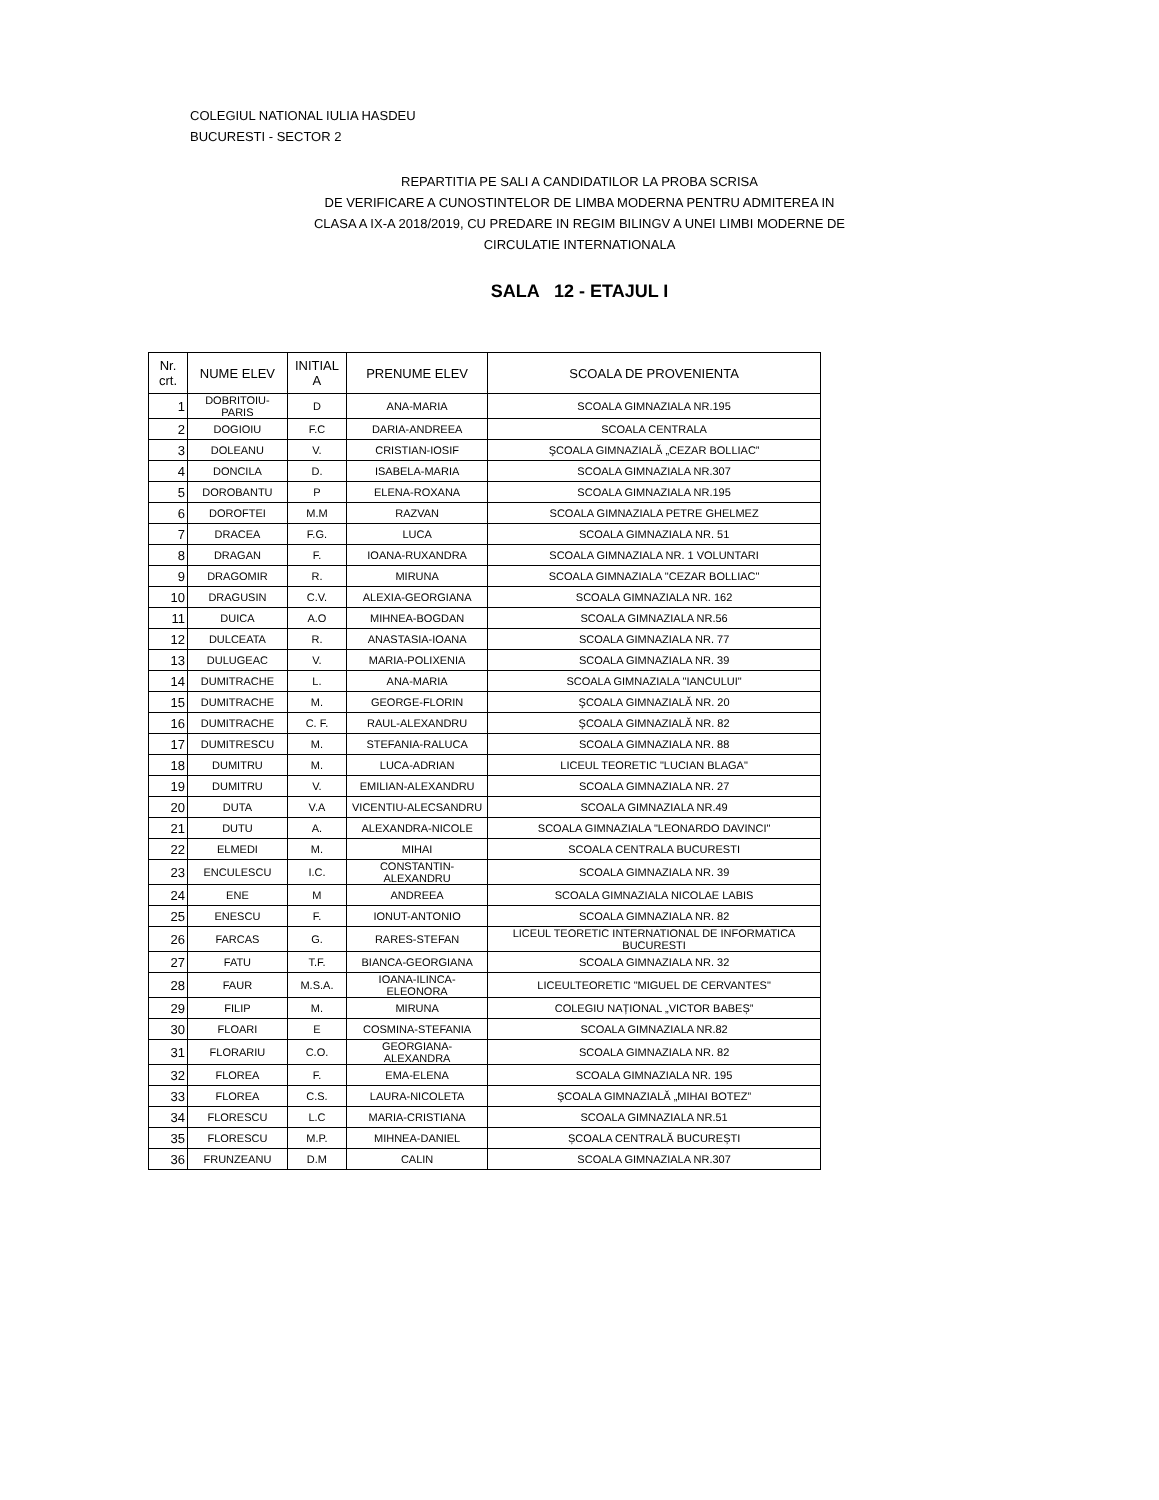COLEGIUL NATIONAL IULIA HASDEU
BUCURESTI - SECTOR 2
REPARTITIA PE SALI A CANDIDATILOR LA PROBA SCRISA
DE VERIFICARE A CUNOSTINTELOR DE LIMBA MODERNA PENTRU ADMITEREA IN
CLASA A IX-A 2018/2019, CU PREDARE IN REGIM BILINGV A UNEI LIMBI MODERNE DE
CIRCULATIE INTERNATIONALA
SALA 12 - ETAJUL I
| Nr. crt. | NUME ELEV | INITIAL A | PRENUME ELEV | SCOALA DE PROVENIENTA |
| --- | --- | --- | --- | --- |
| 1 | DOBRITOIU-PARIS | D | ANA-MARIA | SCOALA GIMNAZIALA NR.195 |
| 2 | DOGIOIU | F.C | DARIA-ANDREEA | SCOALA CENTRALA |
| 3 | DOLEANU | V. | CRISTIAN-IOSIF | ŞCOALA GIMNAZIALĂ „CEZAR BOLLIAC” |
| 4 | DONCILA | D. | ISABELA-MARIA | SCOALA GIMNAZIALA NR.307 |
| 5 | DOROBANTU | P | ELENA-ROXANA | SCOALA GIMNAZIALA NR.195 |
| 6 | DOROFTEI | M.M | RAZVAN | SCOALA GIMNAZIALA PETRE GHELMEZ |
| 7 | DRACEA | F.G. | LUCA | SCOALA GIMNAZIALA NR. 51 |
| 8 | DRAGAN | F. | IOANA-RUXANDRA | SCOALA GIMNAZIALA NR. 1 VOLUNTARI |
| 9 | DRAGOMIR | R. | MIRUNA | SCOALA GIMNAZIALA "CEZAR BOLLIAC" |
| 10 | DRAGUSIN | C.V. | ALEXIA-GEORGIANA | SCOALA GIMNAZIALA NR. 162 |
| 11 | DUICA | A.O | MIHNEA-BOGDAN | SCOALA GIMNAZIALA NR.56 |
| 12 | DULCEATA | R. | ANASTASIA-IOANA | SCOALA GIMNAZIALA NR. 77 |
| 13 | DULUGEAC | V. | MARIA-POLIXENIA | SCOALA GIMNAZIALA NR. 39 |
| 14 | DUMITRACHE | L. | ANA-MARIA | SCOALA GIMNAZIALA "IANCULUI" |
| 15 | DUMITRACHE | M. | GEORGE-FLORIN | ŞCOALA GIMNAZIALĂ NR. 20 |
| 16 | DUMITRACHE | C. F. | RAUL-ALEXANDRU | ŞCOALA GIMNAZIALĂ NR. 82 |
| 17 | DUMITRESCU | M. | STEFANIA-RALUCA | SCOALA GIMNAZIALA NR. 88 |
| 18 | DUMITRU | M. | LUCA-ADRIAN | LICEUL TEORETIC "LUCIAN BLAGA" |
| 19 | DUMITRU | V. | EMILIAN-ALEXANDRU | SCOALA GIMNAZIALA NR. 27 |
| 20 | DUTA | V.A | VICENTIU-ALECSANDRU | SCOALA GIMNAZIALA NR.49 |
| 21 | DUTU | A. | ALEXANDRA-NICOLE | SCOALA GIMNAZIALA "LEONARDO DAVINCI" |
| 22 | ELMEDI | M. | MIHAI | SCOALA CENTRALA BUCURESTI |
| 23 | ENCULESCU | I.C. | CONSTANTIN-ALEXANDRU | SCOALA GIMNAZIALA NR. 39 |
| 24 | ENE | M | ANDREEA | SCOALA GIMNAZIALA NICOLAE LABIS |
| 25 | ENESCU | F. | IONUT-ANTONIO | SCOALA GIMNAZIALA NR. 82 |
| 26 | FARCAS | G. | RARES-STEFAN | LICEUL TEORETIC INTERNATIONAL DE INFORMATICA BUCURESTI |
| 27 | FATU | T.F. | BIANCA-GEORGIANA | SCOALA GIMNAZIALA NR. 32 |
| 28 | FAUR | M.S.A. | IOANA-ILINCA-ELEONORA | LICEULTEORETIC "MIGUEL DE CERVANTES" |
| 29 | FILIP | M. | MIRUNA | COLEGIU NAȚIONAL „VICTOR BABEȘ” |
| 30 | FLOARI | E | COSMINA-STEFANIA | SCOALA GIMNAZIALA NR.82 |
| 31 | FLORARIU | C.O. | GEORGIANA-ALEXANDRA | SCOALA GIMNAZIALA NR. 82 |
| 32 | FLOREA | F. | EMA-ELENA | SCOALA GIMNAZIALA NR. 195 |
| 33 | FLOREA | C.S. | LAURA-NICOLETA | ŞCOALA GIMNAZIALĂ „MIHAI BOTEZ” |
| 34 | FLORESCU | L.C | MARIA-CRISTIANA | SCOALA GIMNAZIALA NR.51 |
| 35 | FLORESCU | M.P. | MIHNEA-DANIEL | ȘCOALA CENTRALĂ BUCUREȘTI |
| 36 | FRUNZEANU | D.M | CALIN | SCOALA GIMNAZIALA NR.307 |